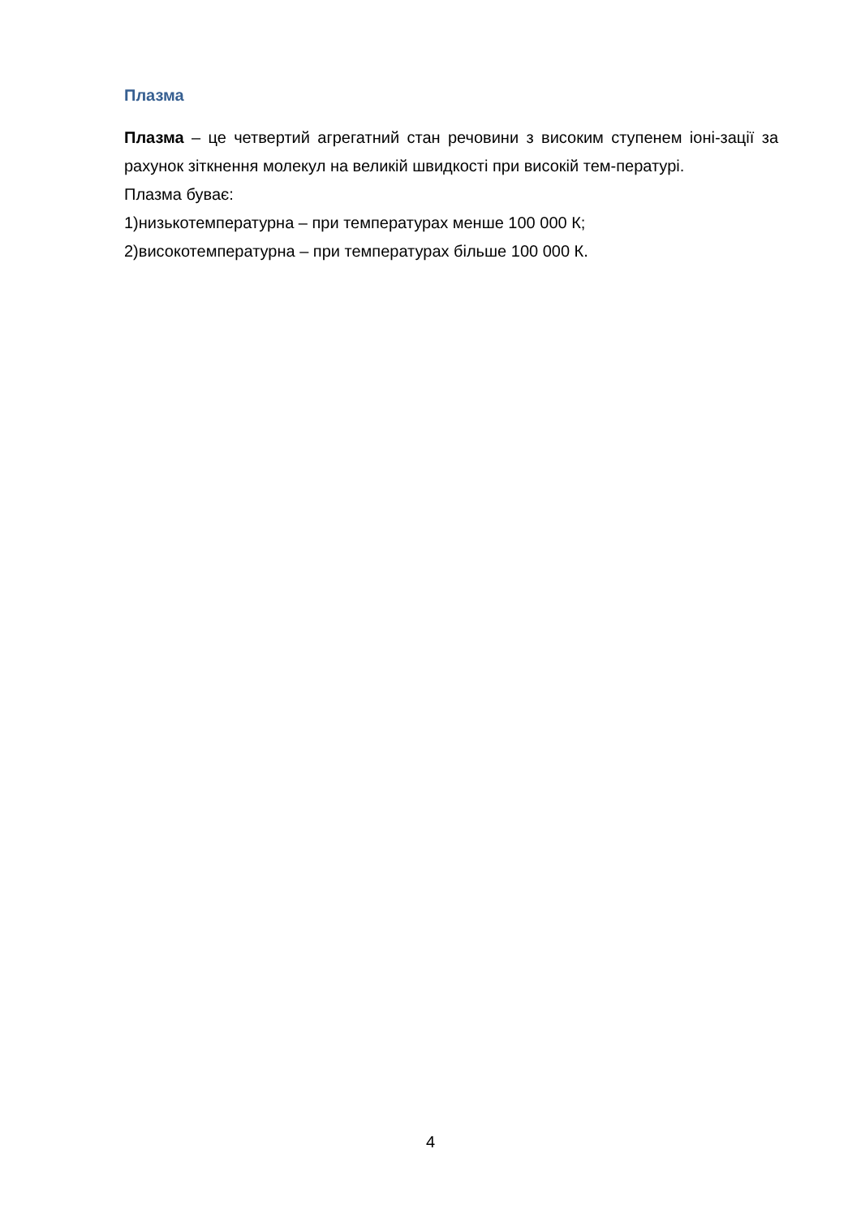Плазма
Плазма – це четвертий агрегатний стан речовини з високим ступенем іоні-зації за рахунок зіткнення молекул на великій швидкості при високій тем-пературі.
Плазма буває:
1)низькотемпературна – при температурах менше 100 000 К;
2)високотемпературна – при температурах більше 100 000 К.
4